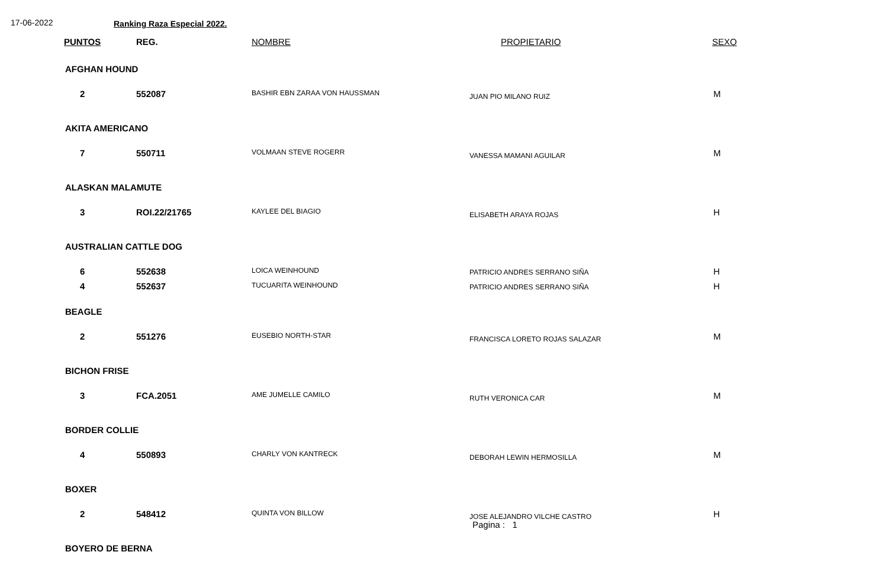17-06-2022 Ranking Raza Especial 2022.
| PUNTOS | REG. | NOMBRE | PROPIETARIO | SEXO |
| --- | --- | --- | --- | --- |
| AFGHAN HOUND | | | | |
| 2 | 552087 | BASHIR EBN ZARAA VON HAUSSMAN | JUAN PIO MILANO RUIZ | M |
| AKITA AMERICANO | | | | |
| 7 | 550711 | VOLMAAN STEVE ROGERR | VANESSA MAMANI AGUILAR | M |
| ALASKAN MALAMUTE | | | | |
| 3 | ROI.22/21765 | KAYLEE DEL BIAGIO | ELISABETH ARAYA ROJAS | H |
| AUSTRALIAN CATTLE DOG | | | | |
| 6 | 552638 | LOICA WEINHOUND | PATRICIO ANDRES SERRANO SIÑA | H |
| 4 | 552637 | TUCUARITA WEINHOUND | PATRICIO ANDRES SERRANO SIÑA | H |
| BEAGLE | | | | |
| 2 | 551276 | EUSEBIO NORTH-STAR | FRANCISCA LORETO ROJAS SALAZAR | M |
| BICHON FRISE | | | | |
| 3 | FCA.2051 | AME JUMELLE CAMILO | RUTH VERONICA CAR | M |
| BORDER COLLIE | | | | |
| 4 | 550893 | CHARLY VON KANTRECK | DEBORAH LEWIN HERMOSILLA | M |
| BOXER | | | | |
| 2 | 548412 | QUINTA VON BILLOW | JOSE ALEJANDRO VILCHE CASTRO | H |
| BOYERO DE BERNA | | | | |
Pagina : 1